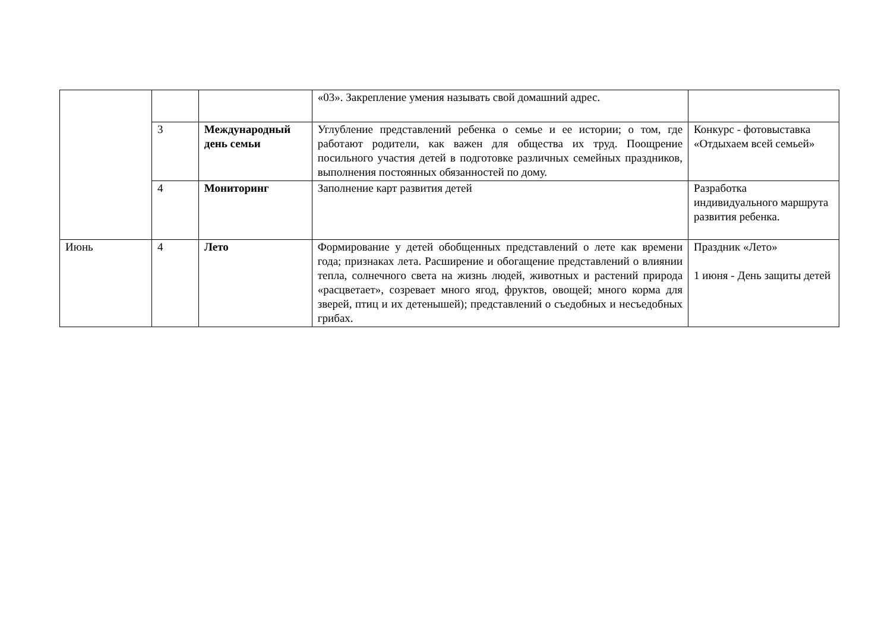| | | | «03». Закрепление умения называть свой домашний адрес. | |
| | 3 | Международный день семьи | Углубление представлений ребенка о семье и ее истории; о том, где работают родители, как важен для общества их труд. Поощрение посильного участия детей в подготовке различных семейных праздников, выполнения постоянных обязанностей по дому. | Конкурс - фотовыставка «Отдыхаем всей семьей» |
| | 4 | Мониторинг | Заполнение карт развития детей | Разработка индивидуального маршрута развития ребенка. |
| Июнь | 4 | Лето | Формирование у детей обобщенных представлений о лете как времени года; признаках лета. Расширение и обогащение представлений о влиянии тепла, солнечного света на жизнь людей, животных и растений природа «расцветает», созревает много ягод, фруктов, овощей; много корма для зверей, птиц и их детенышей); представлений о съедобных и несъедобных грибах. | Праздник «Лето» 1 июня - День защиты детей |